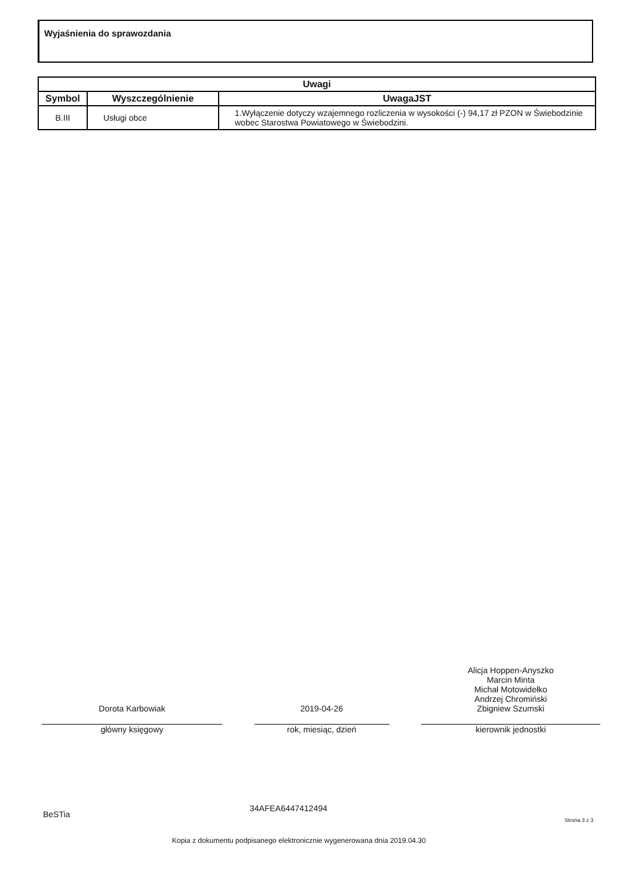Wyjaśnienia do sprawozdania
| Uwagi | | |
| --- | --- | --- |
| Symbol | Wyszczególnienie | UwagaJST |
| B.III | Usługi obce | 1.Wyłączenie dotyczy wzajemnego rozliczenia w wysokości (-) 94,17 zł PZON w Świebodzinie wobec Starostwa Powiatowego w Świebodzini. |
Dorota Karbowiak
główny księgowy
2019-04-26
rok, miesiąc, dzień
Alicja Hoppen-Anyszko
Marcin Minta
Michał Motowidełko
Andrzej Chromiński
Zbigniew Szumski
kierownik jednostki
BeSTia
34AFEA6447412494
Strona 3 z 3
Kopia z dokumentu podpisanego elektronicznie wygenerowana dnia 2019.04.30